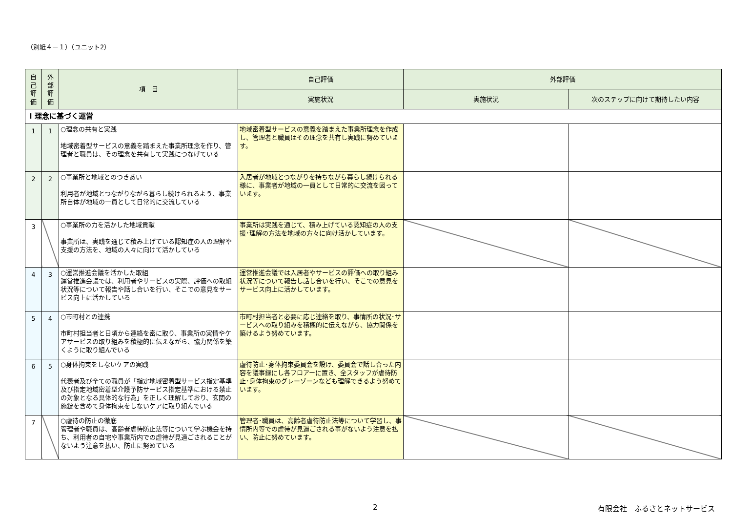（別紙４－１）（ユニット2）
| 自 己 評 価 | 外 部 評 価 | 項 目 | 自己評価 | 外部評価 | |
| --- | --- | --- | --- | --- | --- |
| | | | 実施状況 | 実施状況 | 次のステップに向けて期待したい内容 |
| Ⅰ 理念に基づく運営 | | | | | |
| 1 | 1 | ○理念の共有と実践 地域密着型サービスの意義を踏まえた事業所理念を作り、管理者と職員は、その理念を共有して実践につなげている | 地域密着型サービスの意義を踏まえた事業所理念を作成し、管理者と職員はその理念を共有し実践に努めています。 | | |
| 2 | 2 | ○事業所と地域とのつきあい 利用者が地域とつながりながら暮らし続けられるよう、事業所自体が地域の一員として日常的に交流している | 入居者が地域とつながりを持ちながら暮らし続けられる様に、事業者が地域の一員として日常的に交流を図っています。 | | |
| 3 | | ○事業所の力を活かした地域貢献 事業所は、実践を通じて積み上げている認知症の人の理解や支援の方法を、地域の人々に向けて活かしている | 事業所は実践を通じて、積み上げている認知症の人の支援･理解の方法を地域の方々に向け活かしています。 | | |
| 4 | 3 | ○運営推進会議を活かした取組 運営推進会議では、利用者やサービスの実際、評価への取組状況等について報告や話し合いを行い、そこでの意見をサービス向上に活かしている | 運営推進会議では入居者やサービスの評価への取り組み状況等について報告し話し合いを行い、そこでの意見をサービス向上に活かしています。 | | |
| 5 | 4 | ○市町村との連携 市町村担当者と日頃から連絡を密に取り、事業所の実情やケアサービスの取り組みを積極的に伝えながら、協力関係を築くように取り組んでいる | 市町村担当者と必要に応じ連絡を取り、事情所の状況･サービスへの取り組みを積極的に伝えながら、協力関係を築けるよう努めています。 | | |
| 6 | 5 | ○身体拘束をしないケアの実践 代表者及び全ての職員が「指定地域密着型サービス指定基準及び指定地域密着型介護予防サービス指定基準における禁止の対象となる具体的な行為」を正しく理解しており、玄関の施錠を含めて身体拘束をしないケアに取り組んでいる | 虐待防止･身体拘束委員会を設け、委員会で話し合った内容を議事録にし各フロアーに置き、全スタッフが虐待防止･身体拘束のグレーゾーンなども理解できるよう努めています。 | | |
| 7 | | ○虐待の防止の徹底 管理者や職員は、高齢者虐待防止法等について学ぶ機会を持ち、利用者の自宅や事業所内での虐待が見過ごされることがないよう注意を払い、防止に努めている | 管理者･職員は、高齢者虐待防止法等について学習し、事情所内等での虐待が見過ごされる事がないよう注意を払い、防止に努めています。 | | |
2 有限会社　ふるさとネットサービス